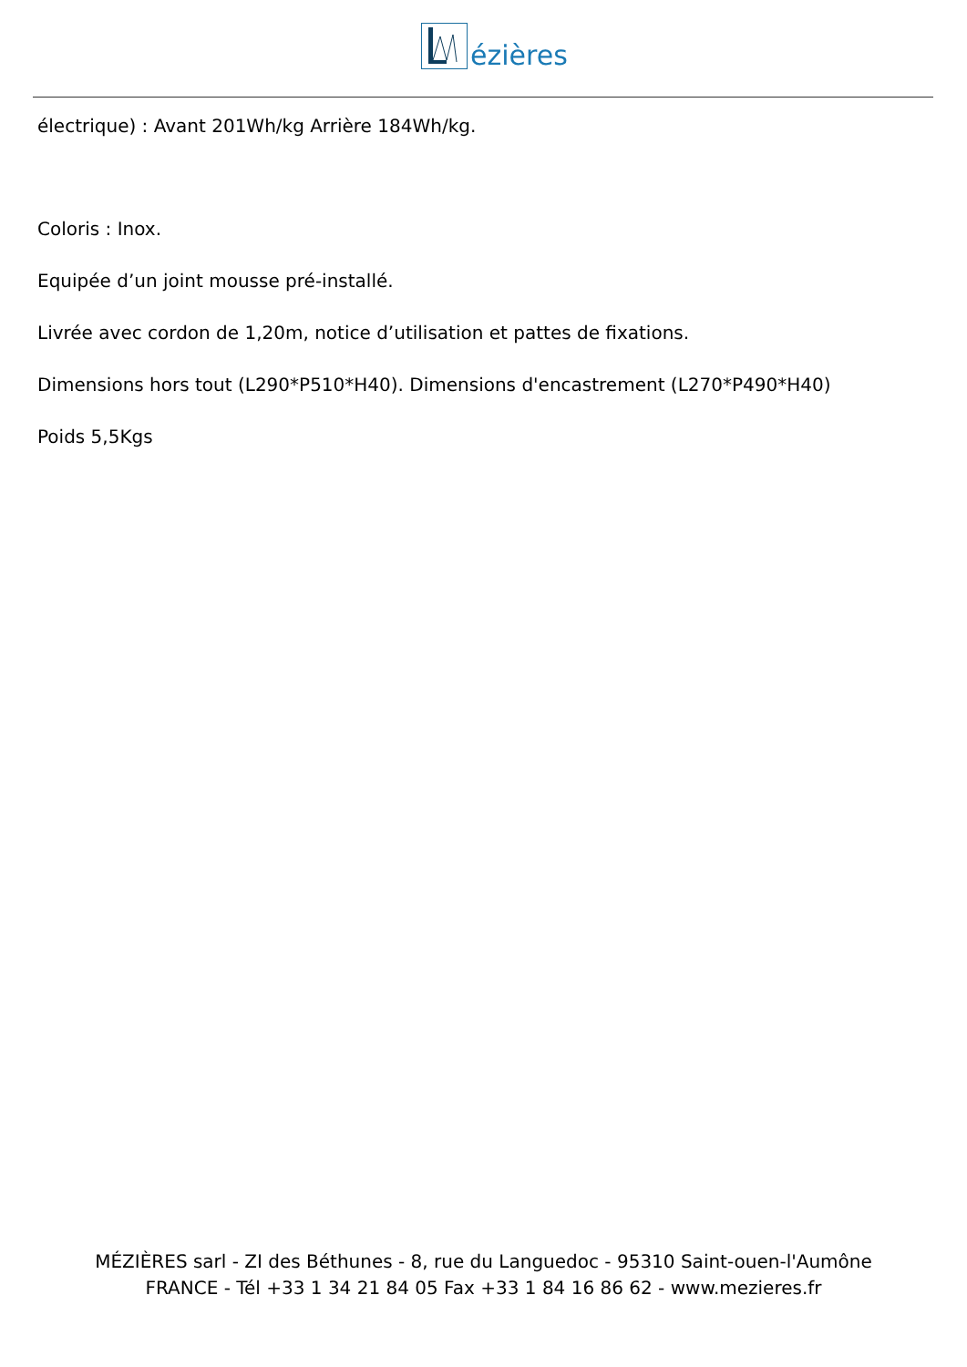ézières
électrique) : Avant 201Wh/kg Arrière 184Wh/kg.
Coloris : Inox.
Equipée d’un joint mousse pré-installé.
Livrée avec cordon de 1,20m, notice d’utilisation et pattes de fixations.
Dimensions hors tout (L290*P510*H40). Dimensions d'encastrement (L270*P490*H40)
Poids 5,5Kgs
MÉZIÈRES sarl - ZI des Béthunes - 8, rue du Languedoc - 95310 Saint-ouen-l'Aumône
FRANCE - Tél +33 1 34 21 84 05 Fax +33 1 84 16 86 62 - www.mezieres.fr